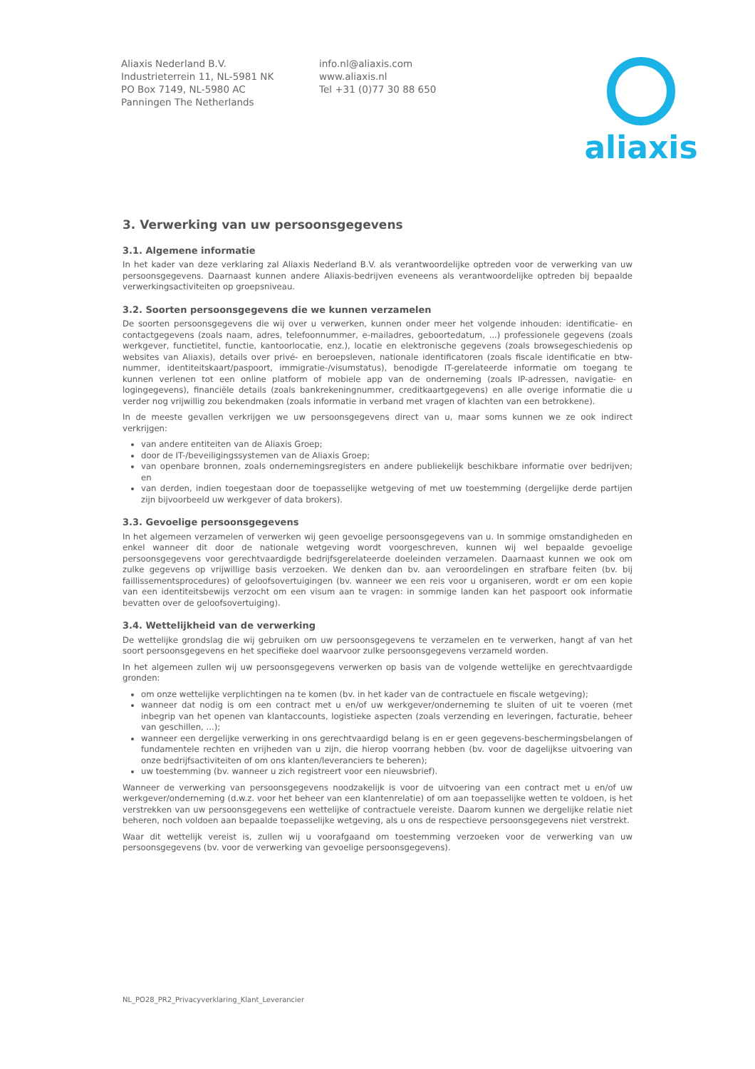Aliaxis Nederland B.V.
Industrieterrein 11, NL-5981 NK
PO Box 7149, NL-5980 AC
Panningen The Netherlands
info.nl@aliaxis.com
www.aliaxis.nl
Tel +31 (0)77 30 88 650
aliaxis
3. Verwerking van uw persoonsgegevens
3.1. Algemene informatie
In het kader van deze verklaring zal Aliaxis Nederland B.V. als verantwoordelijke optreden voor de verwerking van uw persoonsgegevens. Daarnaast kunnen andere Aliaxis-bedrijven eveneens als verantwoordelijke optreden bij bepaalde verwerkingsactiviteiten op groepsniveau.
3.2. Soorten persoonsgegevens die we kunnen verzamelen
De soorten persoonsgegevens die wij over u verwerken, kunnen onder meer het volgende inhouden: identificatie- en contactgegevens (zoals naam, adres, telefoonnummer, e-mailadres, geboortedatum, ...) professionele gegevens (zoals werkgever, functietitel, functie, kantoorlocatie, enz.), locatie en elektronische gegevens (zoals browsegeschiedenis op websites van Aliaxis), details over privé- en beroepsleven, nationale identificatoren (zoals fiscale identificatie en btw-nummer, identiteitskaart/paspoort, immigratie-/visumstatus), benodigde IT-gerelateerde informatie om toegang te kunnen verlenen tot een online platform of mobiele app van de onderneming (zoals IP-adressen, navigatie- en logingegevens), financiële details (zoals bankrekeningnummer, creditkaartgegevens) en alle overige informatie die u verder nog vrijwillig zou bekendmaken (zoals informatie in verband met vragen of klachten van een betrokkene).
In de meeste gevallen verkrijgen we uw persoonsgegevens direct van u, maar soms kunnen we ze ook indirect verkrijgen:
van andere entiteiten van de Aliaxis Groep;
door de IT-/beveiligingssystemen van de Aliaxis Groep;
van openbare bronnen, zoals ondernemingsregisters en andere publiekelijk beschikbare informatie over bedrijven; en
van derden, indien toegestaan door de toepasselijke wetgeving of met uw toestemming (dergelijke derde partijen zijn bijvoorbeeld uw werkgever of data brokers).
3.3. Gevoelige persoonsgegevens
In het algemeen verzamelen of verwerken wij geen gevoelige persoonsgegevens van u. In sommige omstandigheden en enkel wanneer dit door de nationale wetgeving wordt voorgeschreven, kunnen wij wel bepaalde gevoelige persoonsgegevens voor gerechtvaardigde bedrijfsgerelateerde doeleinden verzamelen. Daarnaast kunnen we ook om zulke gegevens op vrijwillige basis verzoeken. We denken dan bv. aan veroordelingen en strafbare feiten (bv. bij faillissementsprocedures) of geloofsovertuigingen (bv. wanneer we een reis voor u organiseren, wordt er om een kopie van een identiteitsbewijs verzocht om een visum aan te vragen: in sommige landen kan het paspoort ook informatie bevatten over de geloofsovertuiging).
3.4. Wettelijkheid van de verwerking
De wettelijke grondslag die wij gebruiken om uw persoonsgegevens te verzamelen en te verwerken, hangt af van het soort persoonsgegevens en het specifieke doel waarvoor zulke persoonsgegevens verzameld worden.
In het algemeen zullen wij uw persoonsgegevens verwerken op basis van de volgende wettelijke en gerechtvaardigde gronden:
om onze wettelijke verplichtingen na te komen (bv. in het kader van de contractuele en fiscale wetgeving);
wanneer dat nodig is om een contract met u en/of uw werkgever/onderneming te sluiten of uit te voeren (met inbegrip van het openen van klantaccounts, logistieke aspecten (zoals verzending en leveringen, facturatie, beheer van geschillen, ...);
wanneer een dergelijke verwerking in ons gerechtvaardigd belang is en er geen gegevens-beschermingsbelangen of fundamentele rechten en vrijheden van u zijn, die hierop voorrang hebben (bv. voor de dagelijkse uitvoering van onze bedrijfsactiviteiten of om ons klanten/leveranciers te beheren);
uw toestemming (bv. wanneer u zich registreert voor een nieuwsbrief).
Wanneer de verwerking van persoonsgegevens noodzakelijk is voor de uitvoering van een contract met u en/of uw werkgever/onderneming (d.w.z. voor het beheer van een klantenrelatie) of om aan toepasselijke wetten te voldoen, is het verstrekken van uw persoonsgegevens een wettelijke of contractuele vereiste. Daarom kunnen we dergelijke relatie niet beheren, noch voldoen aan bepaalde toepasselijke wetgeving, als u ons de respectieve persoonsgegevens niet verstrekt.
Waar dit wettelijk vereist is, zullen wij u voorafgaand om toestemming verzoeken voor de verwerking van uw persoonsgegevens (bv. voor de verwerking van gevoelige persoonsgegevens).
NL_PO28_PR2_Privacyverklaring_Klant_Leverancier